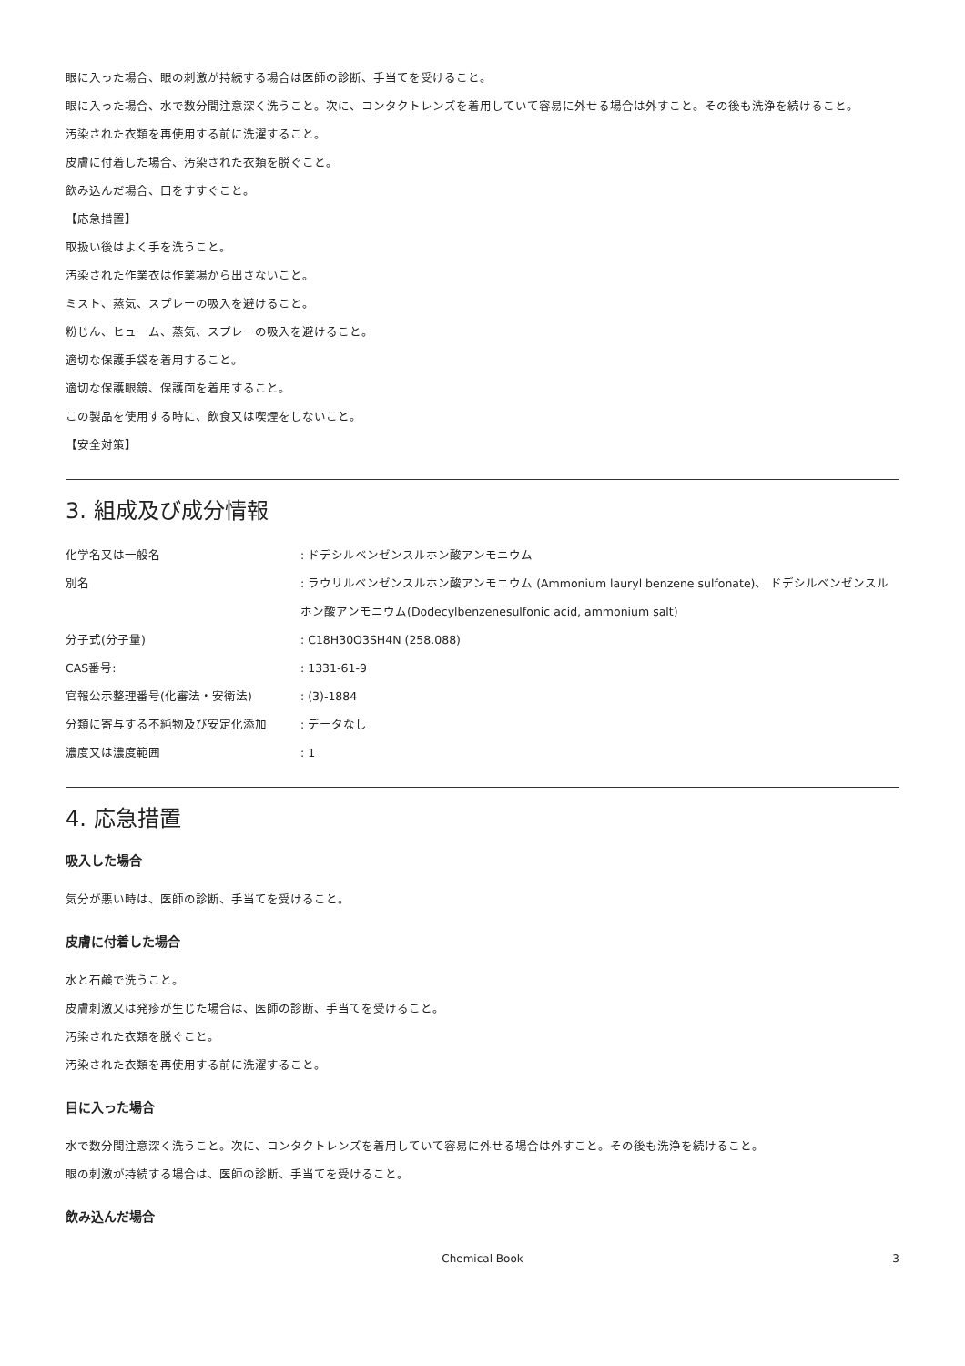眼に入った場合、眼の刺激が持続する場合は医師の診断、手当てを受けること。
眼に入った場合、水で数分間注意深く洗うこと。次に、コンタクトレンズを着用していて容易に外せる場合は外すこと。その後も洗浄を続けること。
汚染された衣類を再使用する前に洗濯すること。
皮膚に付着した場合、汚染された衣類を脱ぐこと。
飲み込んだ場合、口をすすぐこと。
【応急措置】
取扱い後はよく手を洗うこと。
汚染された作業衣は作業場から出さないこと。
ミスト、蒸気、スプレーの吸入を避けること。
粉じん、ヒューム、蒸気、スプレーの吸入を避けること。
適切な保護手袋を着用すること。
適切な保護眼鏡、保護面を着用すること。
この製品を使用する時に、飲食又は喫煙をしないこと。
【安全対策】
3. 組成及び成分情報
| 化学名又は一般名 | : ドデシルベンゼンスルホン酸アンモニウム |
| 別名 | : ラウリルベンゼンスルホン酸アンモニウム (Ammonium lauryl benzene sulfonate)、 ドデシルベンゼンスルホン酸アンモニウム(Dodecylbenzenesulfonic acid, ammonium salt) |
| 分子式(分子量) | : C18H30O3SH4N (258.088) |
| CAS番号: | : 1331-61-9 |
| 官報公示整理番号(化審法・安衛法) | : (3)-1884 |
| 分類に寄与する不純物及び安定化添加 | : データなし |
| 濃度又は濃度範囲 | : 1 |
4. 応急措置
吸入した場合
気分が悪い時は、医師の診断、手当てを受けること。
皮膚に付着した場合
水と石鹸で洗うこと。
皮膚刺激又は発疹が生じた場合は、医師の診断、手当てを受けること。
汚染された衣類を脱ぐこと。
汚染された衣類を再使用する前に洗濯すること。
目に入った場合
水で数分間注意深く洗うこと。次に、コンタクトレンズを着用していて容易に外せる場合は外すこと。その後も洗浄を続けること。
眼の刺激が持続する場合は、医師の診断、手当てを受けること。
飲み込んだ場合
Chemical Book 3